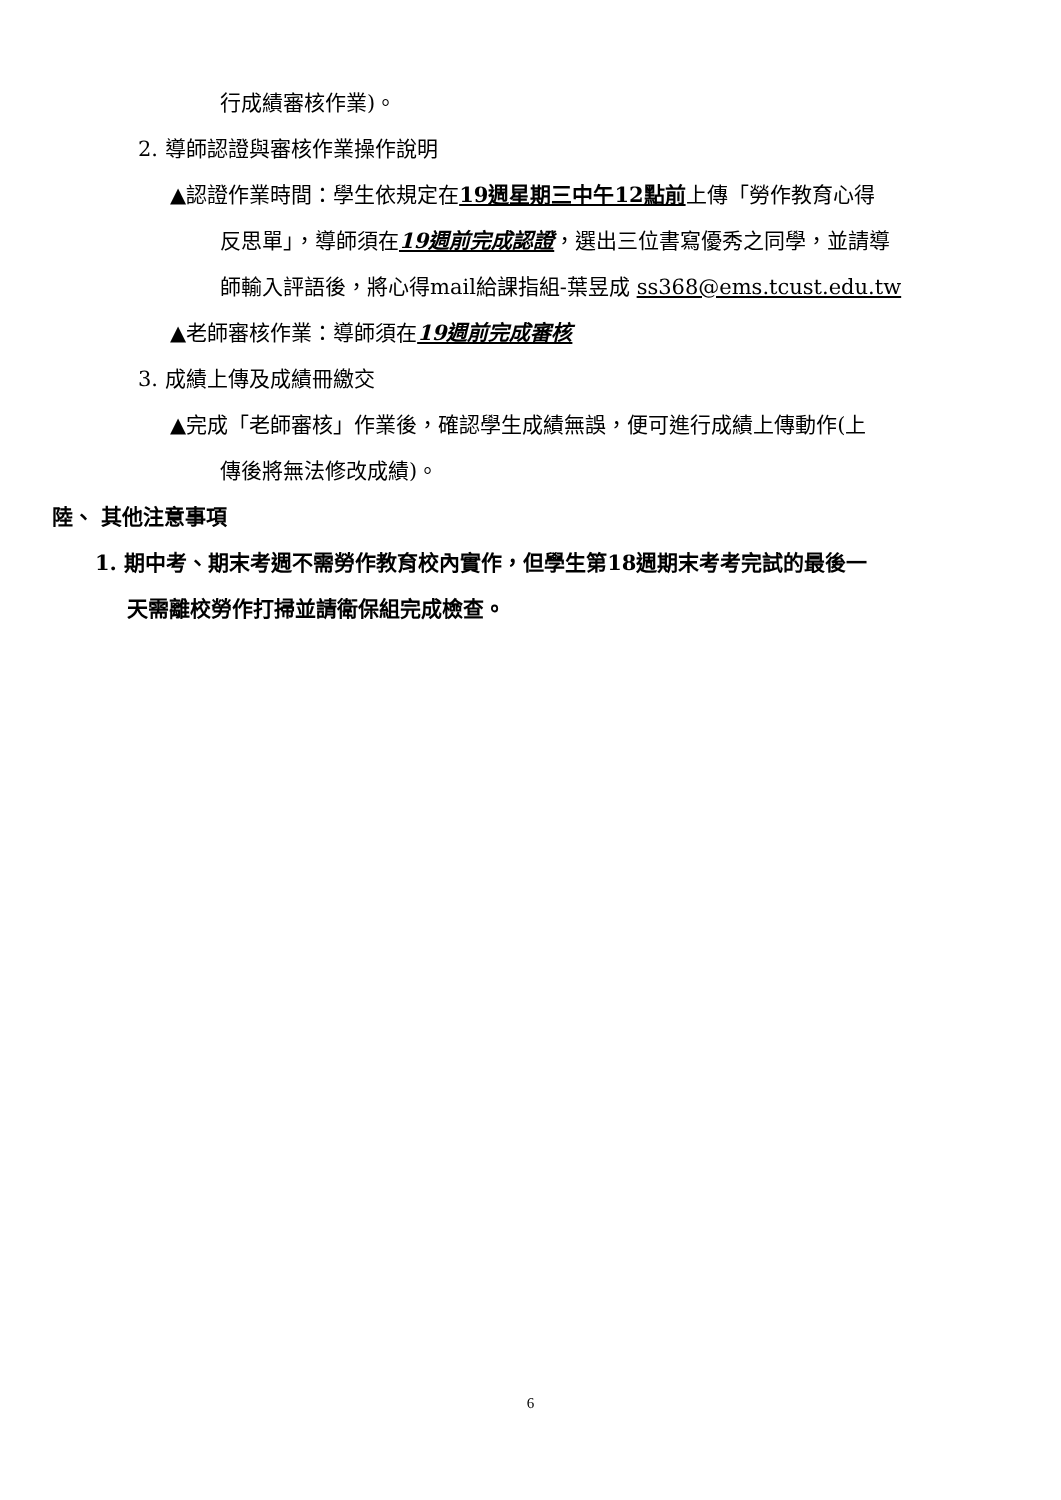行成績審核作業)。
2. 導師認證與審核作業操作說明
▲認證作業時間：學生依規定在19週星期三中午12點前上傳「勞作教育心得
反思單」，導師須在19週前完成認證，選出三位書寫優秀之同學，並請導
師輸入評語後，將心得mail給課指組-葉昱成 ss368@ems.tcust.edu.tw
▲老師審核作業：導師須在19週前完成審核
3. 成績上傳及成績冊繳交
▲完成「老師審核」作業後，確認學生成績無誤，便可進行成績上傳動作(上
傳後將無法修改成績)。
陸、 其他注意事項
1. 期中考、期末考週不需勞作教育校內實作，但學生第18週期末考考完試的最後一
天需離校勞作打掃並請衛保組完成檢查。
6